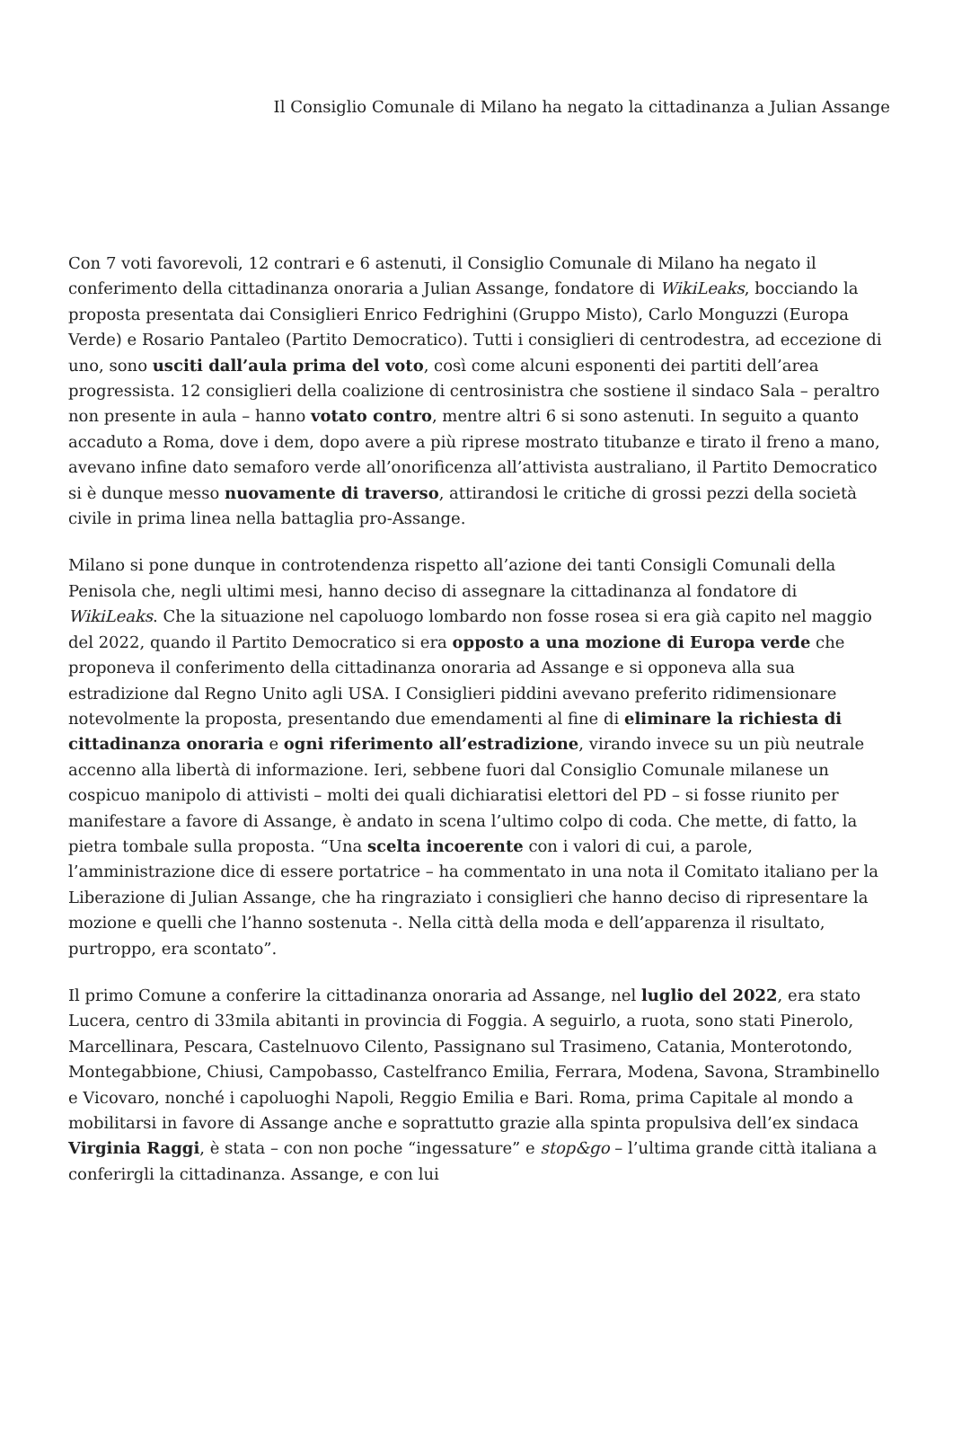Il Consiglio Comunale di Milano ha negato la cittadinanza a Julian Assange
Con 7 voti favorevoli, 12 contrari e 6 astenuti, il Consiglio Comunale di Milano ha negato il conferimento della cittadinanza onoraria a Julian Assange, fondatore di WikiLeaks, bocciando la proposta presentata dai Consiglieri Enrico Fedrighini (Gruppo Misto), Carlo Monguzzi (Europa Verde) e Rosario Pantaleo (Partito Democratico). Tutti i consiglieri di centrodestra, ad eccezione di uno, sono usciti dall’aula prima del voto, così come alcuni esponenti dei partiti dell’area progressista. 12 consiglieri della coalizione di centrosinistra che sostiene il sindaco Sala – peraltro non presente in aula – hanno votato contro, mentre altri 6 si sono astenuti. In seguito a quanto accaduto a Roma, dove i dem, dopo avere a più riprese mostrato titubanze e tirato il freno a mano, avevano infine dato semaforo verde all’onorificenza all’attivista australiano, il Partito Democratico si è dunque messo nuovamente di traverso, attirandosi le critiche di grossi pezzi della società civile in prima linea nella battaglia pro-Assange.
Milano si pone dunque in controtendenza rispetto all’azione dei tanti Consigli Comunali della Penisola che, negli ultimi mesi, hanno deciso di assegnare la cittadinanza al fondatore di WikiLeaks. Che la situazione nel capoluogo lombardo non fosse rosea si era già capito nel maggio del 2022, quando il Partito Democratico si era opposto a una mozione di Europa verde che proponeva il conferimento della cittadinanza onoraria ad Assange e si opponeva alla sua estradizione dal Regno Unito agli USA. I Consiglieri piddini avevano preferito ridimensionare notevolmente la proposta, presentando due emendamenti al fine di eliminare la richiesta di cittadinanza onoraria e ogni riferimento all’estradizione, virando invece su un più neutrale accenno alla libertà di informazione. Ieri, sebbene fuori dal Consiglio Comunale milanese un cospicuo manipolo di attivisti – molti dei quali dichiaratisi elettori del PD – si fosse riunito per manifestare a favore di Assange, è andato in scena l’ultimo colpo di coda. Che mette, di fatto, la pietra tombale sulla proposta. “Una scelta incoerente con i valori di cui, a parole, l’amministrazione dice di essere portatrice – ha commentato in una nota il Comitato italiano per la Liberazione di Julian Assange, che ha ringraziato i consiglieri che hanno deciso di ripresentare la mozione e quelli che l’hanno sostenuta -. Nella città della moda e dell’apparenza il risultato, purtroppo, era scontato”.
Il primo Comune a conferire la cittadinanza onoraria ad Assange, nel luglio del 2022, era stato Lucera, centro di 33mila abitanti in provincia di Foggia. A seguirlo, a ruota, sono stati Pinerolo, Marcellinara, Pescara, Castelnuovo Cilento, Passignano sul Trasimeno, Catania, Monterotondo, Montegabbione, Chiusi, Campobasso, Castelfranco Emilia, Ferrara, Modena, Savona, Strambinello e Vicovaro, nonché i capoluoghi Napoli, Reggio Emilia e Bari. Roma, prima Capitale al mondo a mobilitarsi in favore di Assange anche e soprattutto grazie alla spinta propulsiva dell’ex sindaca Virginia Raggi, è stata – con non poche “ingessature” e stop&go – l’ultima grande città italiana a conferirgli la cittadinanza. Assange, e con lui